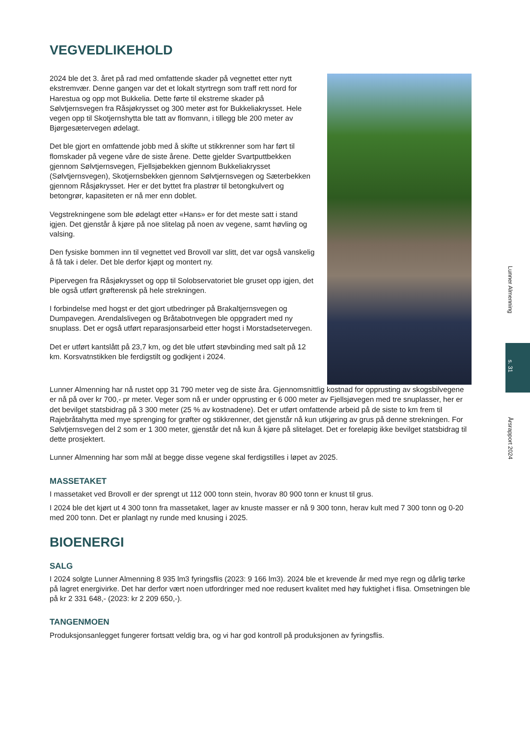VEGVEDLIKEHOLD
2024 ble det 3. året på rad med omfattende skader på vegnettet etter nytt ekstremvær. Denne gangen var det et lokalt styrtregn som traff rett nord for Harestua og opp mot Bukkelia. Dette førte til ekstreme skader på Sølvtjernsvegen fra Råsjøkrysset og 300 meter øst for Bukkeliakrysset. Hele vegen opp til Skotjernshytta ble tatt av flomvann, i tillegg ble 200 meter av Bjørgesætervegen ødelagt.
Det ble gjort en omfattende jobb med å skifte ut stikkrenner som har ført til flomskader på vegene våre de siste årene. Dette gjelder Svartputtbekken gjennom Sølvtjernsvegen, Fjellsjøbekken gjennom Bukkeliakrysset (Sølvtjernsvegen), Skotjernsbekken gjennom Sølvtjernsvegen og Sæterbekken gjennom Råsjøkrysset. Her er det byttet fra plastrør til betongkulvert og betongrør, kapasiteten er nå mer enn doblet.
Vegstrekningene som ble ødelagt etter «Hans» er for det meste satt i stand igjen. Det gjenstår å kjøre på noe slitelag på noen av vegene, samt høvling og valsing.
Den fysiske bommen inn til vegnettet ved Brovoll var slitt, det var også vanskelig å få tak i deler. Det ble derfor kjøpt og montert ny.
Pipervegen fra Råsjøkrysset og opp til Solobservatoriet ble gruset opp igjen, det ble også utført grøfterensk på hele strekningen.
I forbindelse med hogst er det gjort utbedringer på Brakaltjernsvegen og Dumpavegen. Arendalslivegen og Bråtabotnvegen ble oppgradert med ny snuplass. Det er også utført reparasjonsarbeid etter hogst i Morstadsetervegen.
Det er utført kantslått på 23,7 km, og det ble utført støvbinding med salt på 12 km. Korsvatnstikken ble ferdigstilt og godkjent i 2024.
Lunner Almenning har nå rustet opp 31 790 meter veg de siste åra. Gjennomsnittlig kostnad for opprusting av skogsbilvegene er nå på over kr 700,- pr meter. Veger som nå er under opprusting er 6 000 meter av Fjellsjøvegen med tre snuplasser, her er det bevilget statsbidrag på 3 300 meter (25 % av kostnadene). Det er utført omfattende arbeid på de siste to km frem til Rajebråtahytta med mye sprenging for grøfter og stikkrenner, det gjenstår nå kun utkjøring av grus på denne strekningen. For Sølvtjernsvegen del 2 som er 1 300 meter, gjenstår det nå kun å kjøre på slitelaget. Det er foreløpig ikke bevilget statsbidrag til dette prosjektert.
Lunner Almenning har som mål at begge disse vegene skal ferdigstilles i løpet av 2025.
MASSETAKET
I massetaket ved Brovoll er der sprengt ut 112 000 tonn stein, hvorav 80 900 tonn er knust til grus.
I 2024 ble det kjørt ut 4 300 tonn fra massetaket, lager av knuste masser er nå 9 300 tonn, herav kult med 7 300 tonn og 0-20 med 200 tonn. Det er planlagt ny runde med knusing i 2025.
BIOENERGI
SALG
I 2024 solgte Lunner Almenning 8 935 lm3 fyringsflis (2023: 9 166 lm3). 2024 ble et krevende år med mye regn og dårlig tørke på lagret energivirke. Det har derfor vært noen utfordringer med noe redusert kvalitet med høy fuktighet i flisa. Omsetningen ble på kr 2 331 648,- (2023: kr 2 209 650,-).
TANGENMOEN
Produksjonsanlegget fungerer fortsatt veldig bra, og vi har god kontroll på produksjonen av fyringsflis.
Lunner Almenning
s. 31
Årsrapport 2024